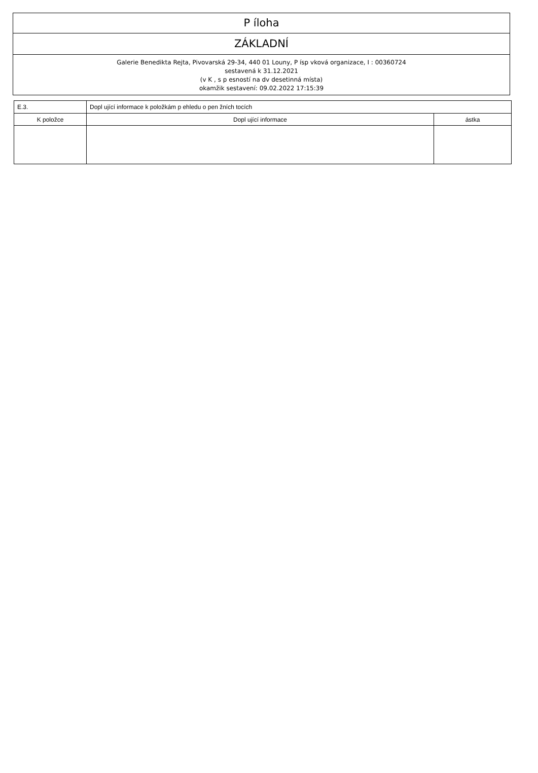P íloha
ZÁKLADNÍ
Galerie Benedikta Rejta, Pivovarská 29-34, 440 01 Louny, P ísp vková organizace, I : 00360724
sestavená k 31.12.2021
(v K , s p esností na dv desetinná místa)
okamžik sestavení: 09.02.2022 17:15:39
| E.3. | Dopl ující informace k položkám p ehledu o pen žních tocích | |
| K položce | Dopl ující informace | ástka |